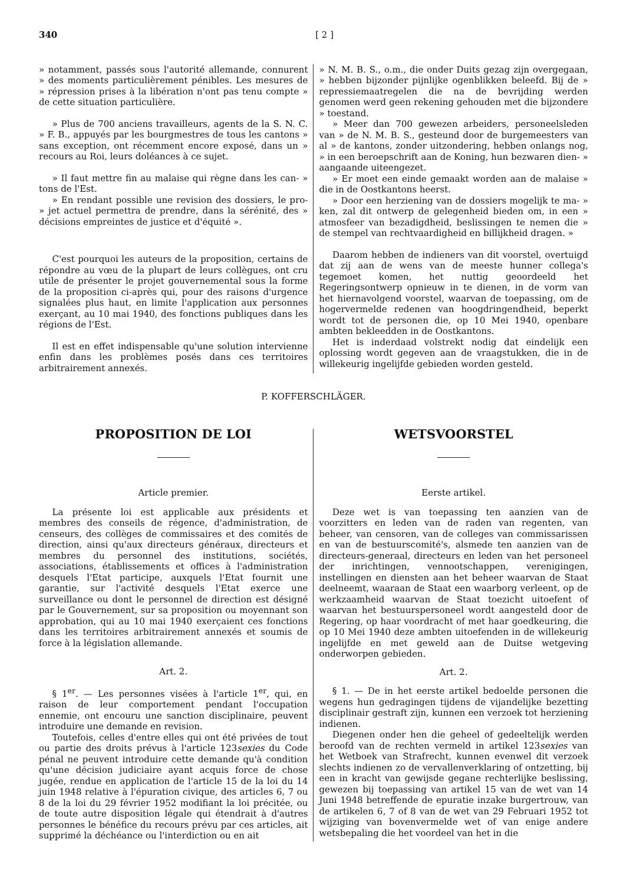340 [ 2 ]
» notamment, passés sous l'autorité allemande, connurent » des moments particulièrement pénibles. Les mesures de » répression prises à la libération n'ont pas tenu compte » de cette situation particulière.
» Plus de 700 anciens travailleurs, agents de la S. N. C. » F. B., appuyés par les bourgmestres de tous les cantons » sans exception, ont récemment encore exposé, dans un » recours au Roi, leurs doléances à ce sujet.
» Il faut mettre fin au malaise qui règne dans les can- » tons de l'Est.
» En rendant possible une revision des dossiers, le pro- » jet actuel permettra de prendre, dans la sérénité, des » décisions empreintes de justice et d'équité ».
C'est pourquoi les auteurs de la proposition, certains de répondre au vœu de la plupart de leurs collègues, ont cru utile de présenter le projet gouvernemental sous la forme de la proposition ci-après qui, pour des raisons d'urgence signalées plus haut, en limite l'application aux personnes exerçant, au 10 mai 1940, des fonctions publiques dans les régions de l'Est.
Il est en effet indispensable qu'une solution intervienne enfin dans les problèmes posés dans ces territoires arbitrairement annexés.
» N. M. B. S., o.m., die onder Duits gezag zijn overgegaan, » hebben bijzonder pijnlijke ogenblikken beleefd. Bij de » repressiemaatregelen die na de bevrijding werden genomen werd geen rekening gehouden met die bijzondere » toestand.
» Meer dan 700 gewezen arbeiders, personeelsleden van » de N. M. B. S., gesteund door de burgemeesters van al » de kantons, zonder uitzondering, hebben onlangs nog, » in een beroepschrift aan de Koning, hun bezwaren dien- » aangaande uiteengezet.
» Er moet een einde gemaakt worden aan de malaise » die in de Oostkantons heerst.
» Door een herziening van de dossiers mogelijk te ma- » ken, zal dit ontwerp de gelegenheid bieden om, in een » atmosfeer van bezadigdheid, beslissingen te nemen die » de stempel van rechtvaardigheid en billijkheid dragen. »
Daarom hebben de indieners van dit voorstel, overtuigd dat zij aan de wens van de meeste hunner collega's tegemoet komen, het nuttig geoordeeld het Regeringsontwerp opnieuw in te dienen, in de vorm van het hiernavolgend voorstel, waarvan de toepassing, om de hogervermelde redenen van hoogdringendheid, beperkt wordt tot de personen die, op 10 Mei 1940, openbare ambten bekleedden in de Oostkantons.
Het is inderdaad volstrekt nodig dat eindelijk een oplossing wordt gegeven aan de vraagstukken, die in de willekeurig ingelijfde gebieden worden gesteld.
P. KOFFERSCHLÄGER.
PROPOSITION DE LOI
Article premier.
La présente loi est applicable aux présidents et membres des conseils de régence, d'administration, de censeurs, des collèges de commissaires et des comités de direction, ainsi qu'aux directeurs généraux, directeurs et membres du personnel des institutions, sociétés, associations, établissements et offices à l'administration desquels l'Etat participe, auxquels l'Etat fournit une garantie, sur l'activité desquels l'Etat exerce une surveillance ou dont le personnel de direction est désigné par le Gouvernement, sur sa proposition ou moyennant son approbation, qui au 10 mai 1940 exerçaient ces fonctions dans les territoires arbitrairement annexés et soumis de force à la législation allemande.
Art. 2.
§ 1<sup>er</sup>. — Les personnes visées à l'article 1<sup>er</sup>, qui, en raison de leur comportement pendant l'occupation ennemie, ont encouru une sanction disciplinaire, peuvent introduire une demande en revision.
Toutefois, celles d'entre elles qui ont été privées de tout ou partie des droits prévus à l'article 123sexies du Code pénal ne peuvent introduire cette demande qu'à condition qu'une décision judiciaire ayant acquis force de chose jugée, rendue en application de l'article 15 de la loi du 14 juin 1948 relative à l'épuration civique, des articles 6, 7 ou 8 de la loi du 29 février 1952 modifiant la loi précitée, ou de toute autre disposition légale qui étendrait à d'autres personnes le bénéfice du recours prévu par ces articles, ait supprimé la déchéance ou l'interdiction ou en ait
WETSVOORSTEL
Eerste artikel.
Deze wet is van toepassing ten aanzien van de voorzitters en leden van de raden van regenten, van beheer, van censoren, van de colleges van commissarissen en van de bestuurscomité's, alsmede ten aanzien van de directeurs-generaal, directeurs en leden van het personeel der inrichtingen, vennootschappen, verenigingen, instellingen en diensten aan het beheer waarvan de Staat deelneemt, waaraan de Staat een waarborg verleent, op de werkzaamheid waarvan de Staat toezicht uitoefent of waarvan het bestuurspersoneel wordt aangesteld door de Regering, op haar voordracht of met haar goedkeuring, die op 10 Mei 1940 deze ambten uitoefenden in de willekeurig ingelijfde en met geweld aan de Duitse wetgeving onderworpen gebieden.
Art. 2.
§ 1. — De in het eerste artikel bedoelde personen die wegens hun gedragingen tijdens de vijandelijke bezetting disciplinair gestraft zijn, kunnen een verzoek tot herziening indienen.
Diegenen onder hen die geheel of gedeeltelijk werden beroofd van de rechten vermeld in artikel 123sexies van het Wetboek van Strafrecht, kunnen evenwel dit verzoek slechts indienen zo de vervallenverklaring of ontzetting, bij een in kracht van gewijsde gegane rechterlijke beslissing, gewezen bij toepassing van artikel 15 van de wet van 14 Juni 1948 betreffende de epuratie inzake burgertrouw, van de artikelen 6, 7 of 8 van de wet van 29 Februari 1952 tot wijziging van bovenvermelde wet of van enige andere wetsbepaling die het voordeel van het in die